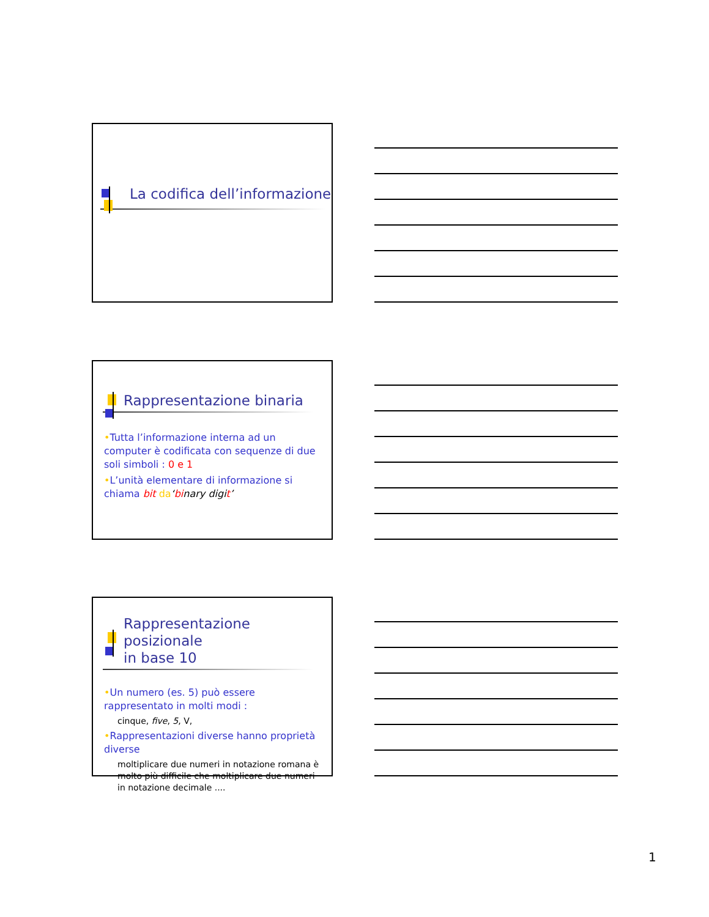La codifica dell’informazione
Rappresentazione binaria
•Tutta l’informazione interna ad un computer è codificata con sequenze di due soli simboli : 0 e 1
•L’unità elementare di informazione si chiama bit da‘binary digit’
Rappresentazione posizionale
in base 10
•Un numero (es. 5) può essere rappresentato in molti modi :
cinque, five, 5, V,
•Rappresentazioni diverse hanno proprietà diverse
moltiplicare due numeri in notazione romana è molto più difficile che moltiplicare due numeri in notazione decimale ....
1